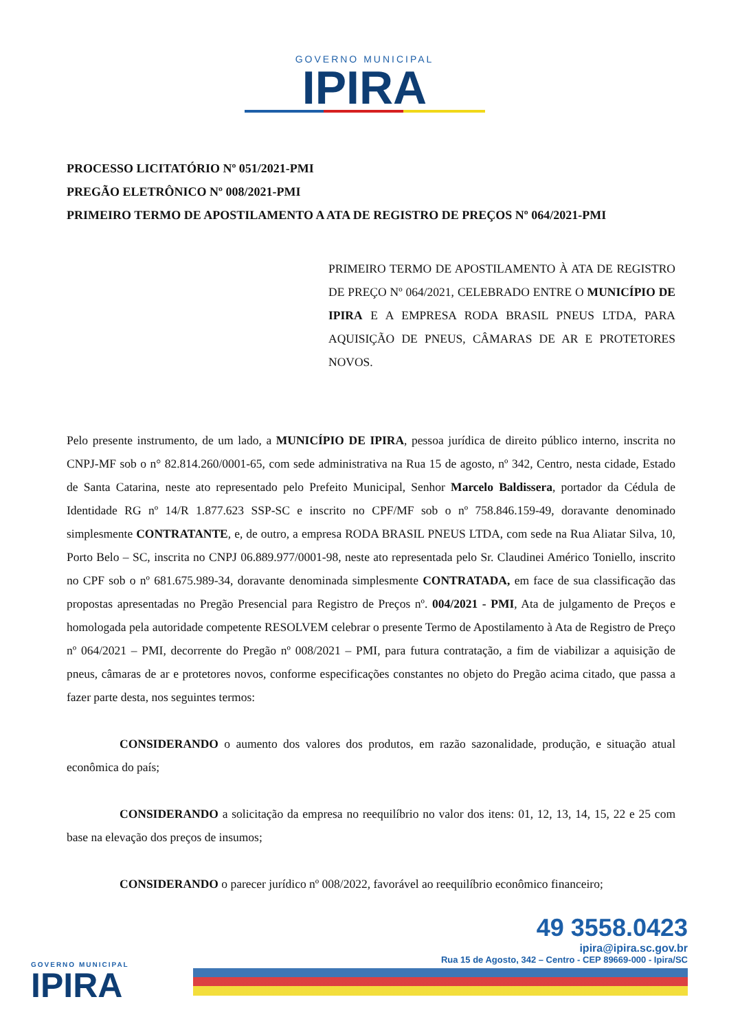GOVERNO MUNICIPAL
IPIRA
PROCESSO LICITATÓRIO Nº 051/2021-PMI
PREGÃO ELETRÔNICO Nº 008/2021-PMI
PRIMEIRO TERMO DE APOSTILAMENTO A ATA DE REGISTRO DE PREÇOS Nº 064/2021-PMI
PRIMEIRO TERMO DE APOSTILAMENTO À ATA DE REGISTRO DE PREÇO Nº 064/2021, CELEBRADO ENTRE O MUNICÍPIO DE IPIRA E A EMPRESA RODA BRASIL PNEUS LTDA, PARA AQUISIÇÃO DE PNEUS, CÂMARAS DE AR E PROTETORES NOVOS.
Pelo presente instrumento, de um lado, a MUNICÍPIO DE IPIRA, pessoa jurídica de direito público interno, inscrita no CNPJ-MF sob o n° 82.814.260/0001-65, com sede administrativa na Rua 15 de agosto, nº 342, Centro, nesta cidade, Estado de Santa Catarina, neste ato representado pelo Prefeito Municipal, Senhor Marcelo Baldissera, portador da Cédula de Identidade RG nº 14/R 1.877.623 SSP-SC e inscrito no CPF/MF sob o nº 758.846.159-49, doravante denominado simplesmente CONTRATANTE, e, de outro, a empresa RODA BRASIL PNEUS LTDA, com sede na Rua Aliatar Silva, 10, Porto Belo – SC, inscrita no CNPJ 06.889.977/0001-98, neste ato representada pelo Sr. Claudinei Américo Toniello, inscrito no CPF sob o nº 681.675.989-34, doravante denominada simplesmente CONTRATADA, em face de sua classificação das propostas apresentadas no Pregão Presencial para Registro de Preços nº. 004/2021 - PMI, Ata de julgamento de Preços e homologada pela autoridade competente RESOLVEM celebrar o presente Termo de Apostilamento à Ata de Registro de Preço nº 064/2021 – PMI, decorrente do Pregão nº 008/2021 – PMI, para futura contratação, a fim de viabilizar a aquisição de pneus, câmaras de ar e protetores novos, conforme especificações constantes no objeto do Pregão acima citado, que passa a fazer parte desta, nos seguintes termos:
CONSIDERANDO o aumento dos valores dos produtos, em razão sazonalidade, produção, e situação atual econômica do país;
CONSIDERANDO a solicitação da empresa no reequilíbrio no valor dos itens: 01, 12, 13, 14, 15, 22 e 25 com base na elevação dos preços de insumos;
CONSIDERANDO o parecer jurídico nº 008/2022, favorável ao reequilíbrio econômico financeiro;
GOVERNO MUNICIPAL
IPIRA
49 3558.0423
ipira@ipira.sc.gov.br
Rua 15 de Agosto, 342 – Centro - CEP 89669-000 - Ipira/SC